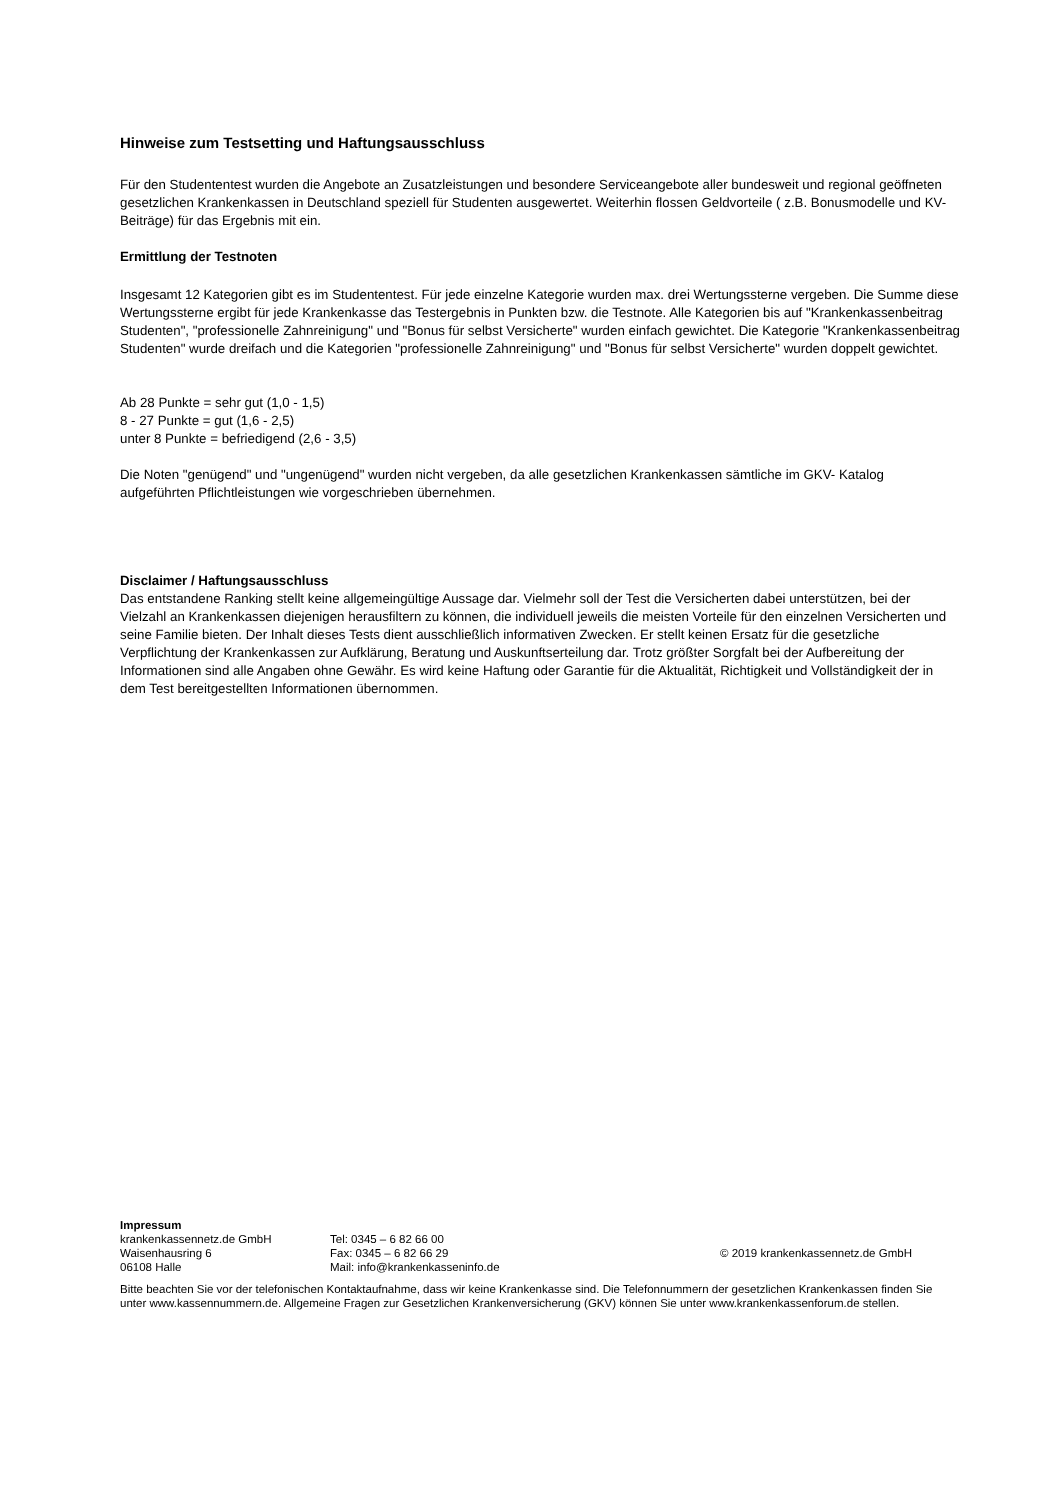Hinweise zum Testsetting und Haftungsausschluss
Für den Studententest wurden die Angebote an Zusatzleistungen und besondere Serviceangebote aller bundesweit und regional geöffneten gesetzlichen Krankenkassen in Deutschland speziell für Studenten ausgewertet. Weiterhin flossen Geldvorteile ( z.B. Bonusmodelle und KV-Beiträge) für das Ergebnis mit ein.
Ermittlung der Testnoten
Insgesamt 12 Kategorien gibt es im Studententest. Für jede einzelne Kategorie wurden max. drei Wertungssterne vergeben. Die Summe diese Wertungssterne ergibt für jede Krankenkasse das Testergebnis in Punkten bzw. die Testnote. Alle Kategorien bis auf "Krankenkassenbeitrag Studenten", "professionelle Zahnreinigung" und "Bonus für selbst Versicherte" wurden einfach gewichtet. Die Kategorie "Krankenkassenbeitrag Studenten" wurde dreifach und die Kategorien "professionelle Zahnreinigung" und "Bonus für selbst Versicherte" wurden doppelt gewichtet.
Ab 28 Punkte = sehr gut (1,0 - 1,5)
8 - 27 Punkte = gut (1,6 - 2,5)
unter 8 Punkte = befriedigend (2,6 - 3,5)
Die Noten "genügend" und "ungenügend" wurden nicht vergeben, da alle gesetzlichen Krankenkassen sämtliche im GKV- Katalog aufgeführten Pflichtleistungen wie vorgeschrieben übernehmen.
Disclaimer / Haftungsausschluss
Das entstandene Ranking stellt keine allgemeingültige Aussage dar. Vielmehr soll der Test die Versicherten dabei unterstützen, bei der Vielzahl an Krankenkassen diejenigen herausfiltern zu können, die individuell jeweils die meisten Vorteile für den einzelnen Versicherten und seine Familie bieten. Der Inhalt dieses Tests dient ausschließlich informativen Zwecken. Er stellt keinen Ersatz für die gesetzliche Verpflichtung der Krankenkassen zur Aufklärung, Beratung und Auskunftserteilung dar. Trotz größter Sorgfalt bei der Aufbereitung der Informationen sind alle Angaben ohne Gewähr. Es wird keine Haftung oder Garantie für die Aktualität, Richtigkeit und Vollständigkeit der in dem Test bereitgestellten Informationen übernommen.
Impressum
krankenkassennetz.de GmbH
Waisenhausring 6
06108 Halle
Tel: 0345 – 6 82 66 00
Fax: 0345 – 6 82 66 29
Mail: info@krankenkasseninfo.de
© 2019 krankenkassennetz.de GmbH
Bitte beachten Sie vor der telefonischen Kontaktaufnahme, dass wir keine Krankenkasse sind. Die Telefonnummern der gesetzlichen Krankenkassen finden Sie unter www.kassennummern.de. Allgemeine Fragen zur Gesetzlichen Krankenversicherung (GKV) können Sie unter www.krankenkassenforum.de stellen.